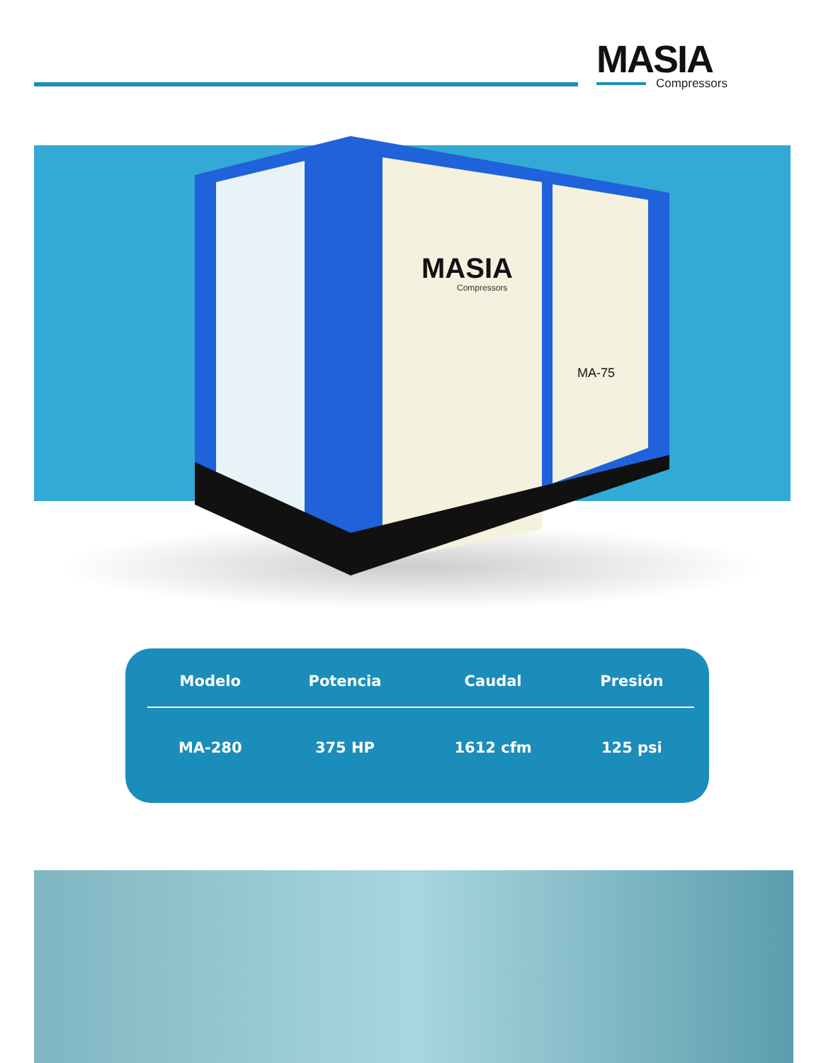MASIA
Compressors
MASIA
Compressors
MA-75
| Modelo | Potencia | Caudal | Presión |
| --- | --- | --- | --- |
| MA-280 | 375 HP | 1612 cfm | 125 psi |